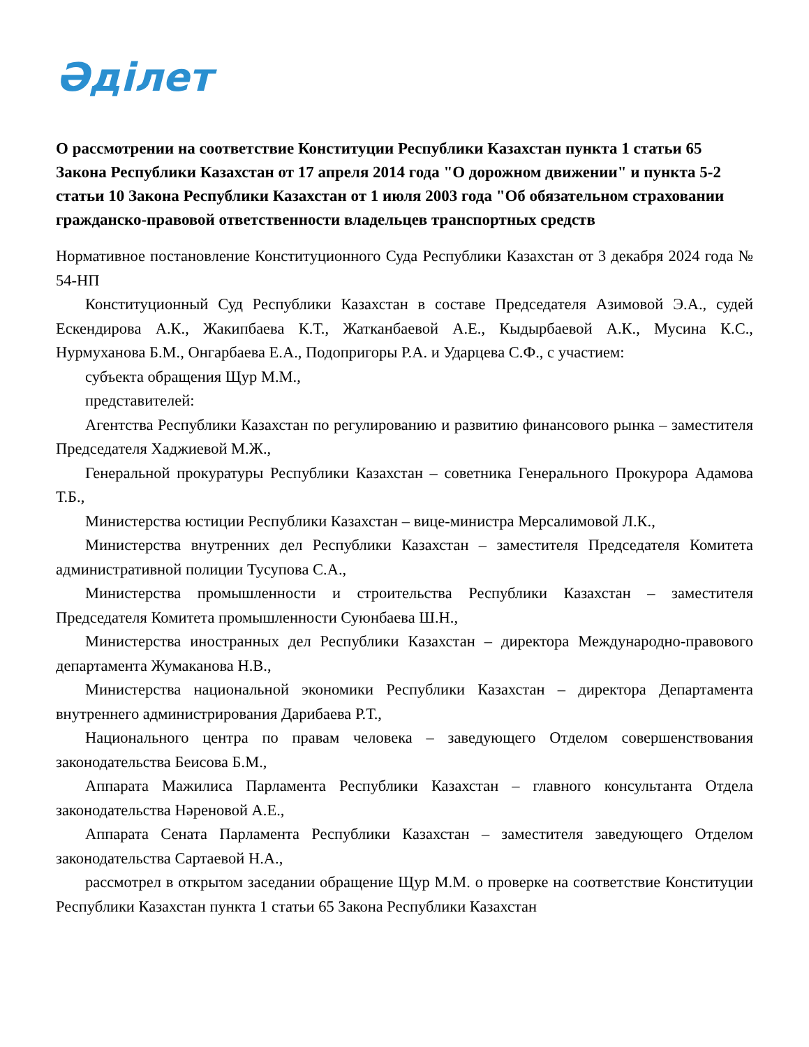Әділет
О рассмотрении на соответствие Конституции Республики Казахстан пункта 1 статьи 65 Закона Республики Казахстан от 17 апреля 2014 года "О дорожном движении" и пункта 5-2 статьи 10 Закона Республики Казахстан от 1 июля 2003 года "Об обязательном страховании гражданско-правовой ответственности владельцев транспортных средств
Нормативное постановление Конституционного Суда Республики Казахстан от 3 декабря 2024 года № 54-НП
Конституционный Суд Республики Казахстан в составе Председателя Азимовой Э.А., судей Ескендирова А.К., Жакипбаева К.Т., Жатканбаевой А.Е., Кыдырбаевой А.К., Мусина К.С., Нурмуханова Б.М., Онгарбаева Е.А., Подопригоры Р.А. и Ударцева С.Ф., с участием:
субъекта обращения Щур М.М.,
представителей:
Агентства Республики Казахстан по регулированию и развитию финансового рынка – заместителя Председателя Хаджиевой М.Ж.,
Генеральной прокуратуры Республики Казахстан – советника Генерального Прокурора Адамова Т.Б.,
Министерства юстиции Республики Казахстан – вице-министра Мерсалимовой Л.К.,
Министерства внутренних дел Республики Казахстан – заместителя Председателя Комитета административной полиции Тусупова С.А.,
Министерства промышленности и строительства Республики Казахстан – заместителя Председателя Комитета промышленности Суюнбаева Ш.Н.,
Министерства иностранных дел Республики Казахстан – директора Международно-правового департамента Жумаканова Н.В.,
Министерства национальной экономики Республики Казахстан – директора Департамента внутреннего администрирования Дарибаева Р.Т.,
Национального центра по правам человека – заведующего Отделом совершенствования законодательства Беисова Б.М.,
Аппарата Мажилиса Парламента Республики Казахстан – главного консультанта Отдела законодательства Нәреновой А.Е.,
Аппарата Сената Парламента Республики Казахстан – заместителя заведующего Отделом законодательства Сартаевой Н.А.,
рассмотрел в открытом заседании обращение Щур М.М. о проверке на соответствие Конституции Республики Казахстан пункта 1 статьи 65 Закона Республики Казахстан